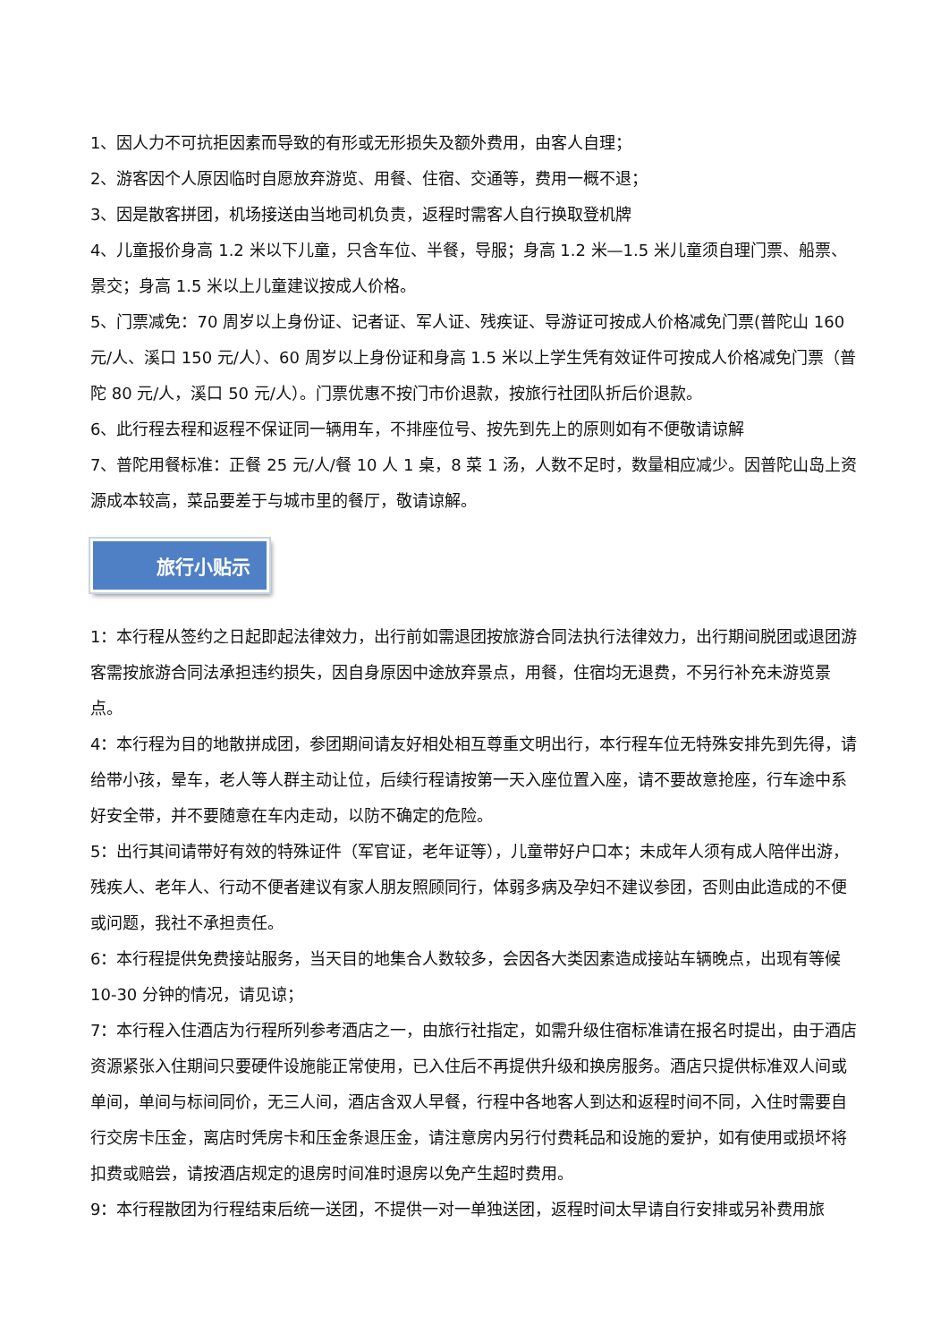1、因人力不可抗拒因素而导致的有形或无形损失及额外费用，由客人自理；
2、游客因个人原因临时自愿放弃游览、用餐、住宿、交通等，费用一概不退；
3、因是散客拼团，机场接送由当地司机负责，返程时需客人自行换取登机牌
4、儿童报价身高 1.2 米以下儿童，只含车位、半餐，导服；身高 1.2 米—1.5 米儿童须自理门票、船票、景交；身高 1.5 米以上儿童建议按成人价格。
5、门票减免：70 周岁以上身份证、记者证、军人证、残疾证、导游证可按成人价格减免门票(普陀山 160 元/人、溪口 150 元/人）、60 周岁以上身份证和身高 1.5 米以上学生凭有效证件可按成人价格减免门票（普陀 80 元/人，溪口 50 元/人）。门票优惠不按门市价退款，按旅行社团队折后价退款。
6、此行程去程和返程不保证同一辆用车，不排座位号、按先到先上的原则如有不便敬请谅解
7、普陀用餐标准：正餐 25 元/人/餐 10 人 1 桌，8 菜 1 汤，人数不足时，数量相应减少。因普陀山岛上资源成本较高，菜品要差于与城市里的餐厅，敬请谅解。
旅行小贴示
1：本行程从签约之日起即起法律效力，出行前如需退团按旅游合同法执行法律效力，出行期间脱团或退团游客需按旅游合同法承担违约损失，因自身原因中途放弃景点，用餐，住宿均无退费，不另行补充未游览景点。
4：本行程为目的地散拼成团，参团期间请友好相处相互尊重文明出行，本行程车位无特殊安排先到先得，请给带小孩，晕车，老人等人群主动让位，后续行程请按第一天入座位置入座，请不要故意抢座，行车途中系好安全带，并不要随意在车内走动，以防不确定的危险。
5：出行其间请带好有效的特殊证件（军官证，老年证等），儿童带好户口本；未成年人须有成人陪伴出游，残疾人、老年人、行动不便者建议有家人朋友照顾同行，体弱多病及孕妇不建议参团，否则由此造成的不便或问题，我社不承担责任。
6：本行程提供免费接站服务，当天目的地集合人数较多，会因各大类因素造成接站车辆晚点，出现有等候 10-30 分钟的情况，请见谅；
7：本行程入住酒店为行程所列参考酒店之一，由旅行社指定，如需升级住宿标准请在报名时提出，由于酒店资源紧张入住期间只要硬件设施能正常使用，已入住后不再提供升级和换房服务。酒店只提供标准双人间或单间，单间与标间同价，无三人间，酒店含双人早餐，行程中各地客人到达和返程时间不同，入住时需要自行交房卡压金，离店时凭房卡和压金条退压金，请注意房内另行付费耗品和设施的爱护，如有使用或损坏将扣费或赔尝，请按酒店规定的退房时间准时退房以免产生超时费用。
9：本行程散团为行程结束后统一送团，不提供一对一单独送团，返程时间太早请自行安排或另补费用旅